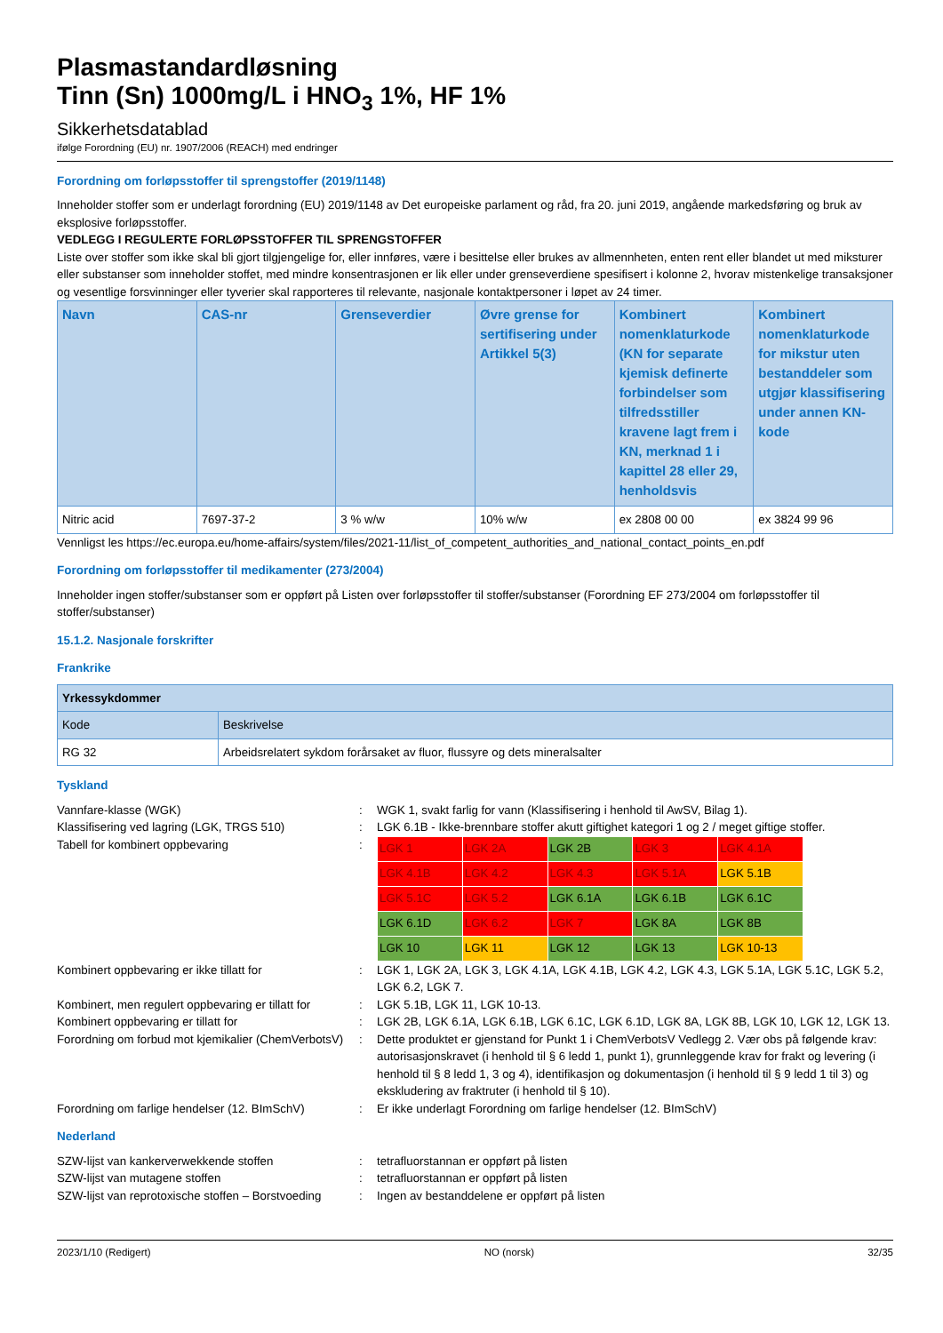Plasmastandardløsning
Tinn (Sn) 1000mg/L i HNO<sub>3</sub> 1%, HF 1%
Sikkerhetsdatablad
ifølge Forordning (EU) nr. 1907/2006 (REACH) med endringer
Forordning om forløpsstoffer til sprengstoffer (2019/1148)
Inneholder stoffer som er underlagt forordning (EU) 2019/1148 av Det europeiske parlament og råd, fra 20. juni 2019, angående markedsføring og bruk av eksplosive forløpsstoffer.
VEDLEGG I REGULERTE FORLØPSSTOFFER TIL SPRENGSTOFFER
Liste over stoffer som ikke skal bli gjort tilgjengelige for, eller innføres, være i besittelse eller brukes av allmennheten, enten rent eller blandet ut med miksturer eller substanser som inneholder stoffet, med mindre konsentrasjonen er lik eller under grenseverdiene spesifisert i kolonne 2, hvorav mistenkelige transaksjoner og vesentlige forsvinninger eller tyverier skal rapporteres til relevante, nasjonale kontaktpersoner i løpet av 24 timer.
| Navn | CAS-nr | Grenseverdier | Øvre grense for sertifisering under Artikkel 5(3) | Kombinert nomenklaturkode (KN for separate kjemisk definerte forbindelser som tilfredsstiller kravene lagt frem i KN, merknad 1 i kapittel 28 eller 29, henholdsvis | Kombinert nomenklaturkode for mikstur uten bestanddeler som utgjør klassifisering under annen KN-kode |
| --- | --- | --- | --- | --- | --- |
| Nitric acid | 7697-37-2 | 3 % w/w | 10% w/w | ex 2808 00 00 | ex 3824 99 96 |
Vennligst les https://ec.europa.eu/home-affairs/system/files/2021-11/list_of_competent_authorities_and_national_contact_points_en.pdf
Forordning om forløpsstoffer til medikamenter (273/2004)
Inneholder ingen stoffer/substanser som er oppført på Listen over forløpsstoffer til stoffer/substanser (Forordning EF 273/2004 om forløpsstoffer til stoffer/substanser)
15.1.2. Nasjonale forskrifter
Frankrike
| Yrkessykdommer | |
| Kode | Beskrivelse |
| RG 32 | Arbeidsrelatert sykdom forårsaket av fluor, flussyre og dets mineralsalter |
Tyskland
Vannfare-klasse (WGK) : WGK 1, svakt farlig for vann (Klassifisering i henhold til AwSV, Bilag 1).
Klassifisering ved lagring (LGK, TRGS 510) : LGK 6.1B - Ikke-brennbare stoffer akutt giftighet kategori 1 og 2 / meget giftige stoffer.
Tabell for kombinert oppbevaring :
| LGK 1 | LGK 2A | LGK 2B | LGK 3 | LGK 4.1A |
| LGK 4.1B | LGK 4.2 | LGK 4.3 | LGK 5.1A | LGK 5.1B |
| LGK 5.1C | LGK 5.2 | LGK 6.1A | LGK 6.1B | LGK 6.1C |
| LGK 6.1D | LGK 6.2 | LGK 7 | LGK 8A | LGK 8B |
| LGK 10 | LGK 11 | LGK 12 | LGK 13 | LGK 10-13 |
Kombinert oppbevaring er ikke tillatt for : LGK 1, LGK 2A, LGK 3, LGK 4.1A, LGK 4.1B, LGK 4.2, LGK 4.3, LGK 5.1A, LGK 5.1C, LGK 5.2, LGK 6.2, LGK 7.
Kombinert, men regulert oppbevaring er tillatt for
: LGK 5.1B, LGK 11, LGK 10-13.
Kombinert oppbevaring er tillatt for : LGK 2B, LGK 6.1A, LGK 6.1B, LGK 6.1C, LGK 6.1D, LGK 8A, LGK 8B, LGK 10, LGK 12, LGK 13.
Forordning om forbud mot kjemikalier (ChemVerbotsV)
: Dette produktet er gjenstand for Punkt 1 i ChemVerbotsV Vedlegg 2. Vær obs på følgende krav: autorisasjonskravet (i henhold til § 6 ledd 1, punkt 1), grunnleggende krav for frakt og levering (i henhold til § 8 ledd 1, 3 og 4), identifikasjon og dokumentasjon (i henhold til § 9 ledd 1 til 3) og ekskludering av fraktruter (i henhold til § 10).
Forordning om farlige hendelser (12. BImSchV)
: Er ikke underlagt Forordning om farlige hendelser (12. BImSchV)
Nederland
SZW-lijst van kankerverwekkende stoffen : tetrafluorstannan er oppført på listen
SZW-lijst van mutagene stoffen : tetrafluorstannan er oppført på listen
SZW-lijst van reprotoxische stoffen – Borstvoeding
: Ingen av bestanddelene er oppført på listen
2023/1/10 (Redigert) NO (norsk) 32/35